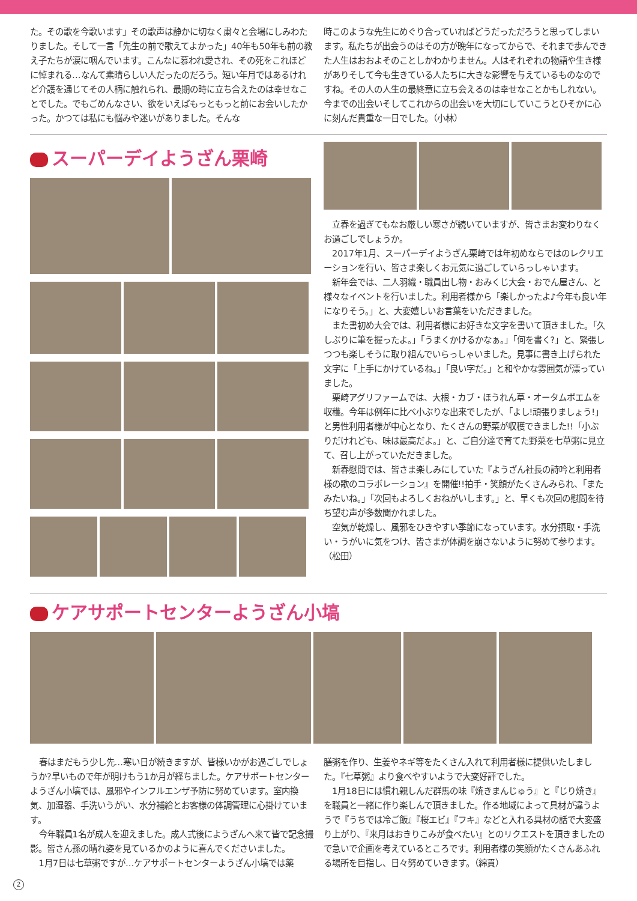た。その歌を今歌います」その歌声は静かに切なく粛々と会場にしみわたりました。そして一言「先生の前で歌えてよかった」40年も50年も前の教え子たちが涙に咽んでいます。こんなに慕われ愛され、その死をこれほどに悼まれる…なんて素晴らしい人だったのだろう。短い年月ではあるけれど介護を通じてその人柄に触れられ、最期の時に立ち合えたのは幸せなことでした。でもごめんなさい、欲をいえばもっともっと前にお会いしたかった。かつては私にも悩みや迷いがありました。そんな
時このような先生にめぐり合っていればどうだっただろうと思ってしまいます。私たちが出会うのはその方が晩年になってからで、それまで歩んできた人生はおおよそのことしかわかりません。人はそれぞれの物語や生き様がありそして今も生きている人たちに大きな影響を与えているものなのですね。その人の人生の最終章に立ち会えるのは幸せなことかもしれない。今までの出会いそしてこれからの出会いを大切にしていこうとひそかに心に刻んだ貴重な一日でした。（小林）
スーパーデイようざん栗崎
立春を過ぎてもなお厳しい寒さが続いていますが、皆さまお変わりなくお過ごしでしょうか。
2017年1月、スーパーデイようざん栗崎では年初めならではのレクリエーションを行い、皆さま楽しくお元気に過ごしていらっしゃいます。
新年会では、二人羽織・職員出し物・おみくじ大会・おでん屋さん、と様々なイベントを行いました。利用者様から「楽しかったよ♪今年も良い年になりそう。」と、大変嬉しいお言葉をいただきました。
また書初め大会では、利用者様にお好きな文字を書いて頂きました。「久しぶりに筆を握ったよ。」「うまくかけるかなぁ。」「何を書く?」と、緊張しつつも楽しそうに取り組んでいらっしゃいました。見事に書き上げられた文字に「上手にかけているね。」「良い字だ。」と和やかな雰囲気が漂っていました。
栗崎アグリファームでは、大根・カブ・ほうれん草・オータムポエムを収穫。今年は例年に比べ小ぶりな出来でしたが、「よし!頑張りましょう!」と男性利用者様が中心となり、たくさんの野菜が収穫できました!!「小ぶりだけれども、味は最高だよ。」と、ご自分達で育てた野菜を七草粥に見立て、召し上がっていただきました。
新春慰問では、皆さま楽しみにしていた『ようざん社長の詩吟と利用者様の歌のコラボレーション』を開催!!拍手・笑顔がたくさんみられ、「またみたいね。」「次回もよろしくおねがいします。」と、早くも次回の慰問を待ち望む声が多数聞かれました。
空気が乾燥し、風邪をひきやすい季節になっています。水分摂取・手洗い・うがいに気をつけ、皆さまが体調を崩さないように努めて参ります。（松田）
ケアサポートセンターようざん小塙
春はまだもう少し先…寒い日が続きますが、皆様いかがお過ごしでしょうか?早いもので年が明けもう1か月が経ちました。ケアサポートセンターようざん小塙では、風邪やインフルエンザ予防に努めています。室内換気、加湿器、手洗いうがい、水分補給とお客様の体調管理に心掛けています。
今年職員1名が成人を迎えました。成人式後にようざんへ来て皆で記念撮影。皆さん孫の晴れ姿を見ているかのように喜んでくださいました。
1月7日は七草粥ですが…ケアサポートセンターようざん小塙では薬
膳粥を作り、生姜やネギ等をたくさん入れて利用者様に提供いたしました。『七草粥』より食べやすいようで大変好評でした。
1月18日には慣れ親しんだ群馬の味『焼きまんじゅう』と『じり焼き』を職員と一緒に作り楽しんで頂きました。作る地域によって具材が違うようで『うちでは冷ご飯』『桜エビ』『フキ』などと入れる具材の話で大変盛り上がり、『来月はおきりこみが食べたい』とのリクエストを頂きましたので急いで企画を考えているところです。利用者様の笑顔がたくさんあふれる場所を目指し、日々努めていきます。（綿貫）
2